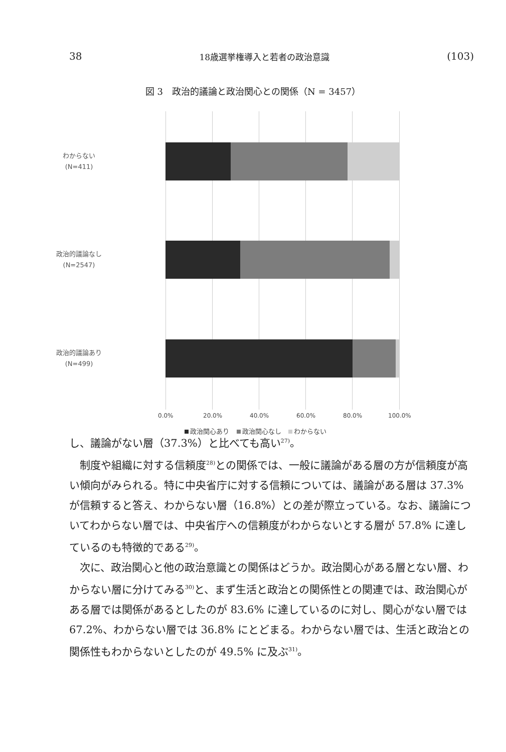38 18歳選挙権導入と若者の政治意識 (103)
図 3　政治的議論と政治関心との関係（N = 3457）
わからない
(N=411)
政治的議論なし
(N=2547)
政治的議論あり
(N=499)
0.0% 20.0% 40.0% 60.0% 80.0% 100.0%
政治関心あり 政治関心なし わからない
し、議論がない層（37.3%）と比べても高い<sup>27)</sup>。
制度や組織に対する信頼度<sup>28)</sup>との関係では、一般に議論がある層の方が信頼度が高い傾向がみられる。特に中央省庁に対する信頼については、議論がある層は 37.3% が信頼すると答え、わからない層（16.8%）との差が際立っている。なお、議論についてわからない層では、中央省庁への信頼度がわからないとする層が 57.8% に達しているのも特徴的である<sup>29)</sup>。
次に、政治関心と他の政治意識との関係はどうか。政治関心がある層とない層、わからない層に分けてみる<sup>30)</sup>と、まず生活と政治との関係性との関連では、政治関心がある層では関係があるとしたのが 83.6% に達しているのに対し、関心がない層では 67.2%、わからない層では 36.8% にとどまる。わからない層では、生活と政治との関係性もわからないとしたのが 49.5% に及ぶ<sup>31)</sup>。